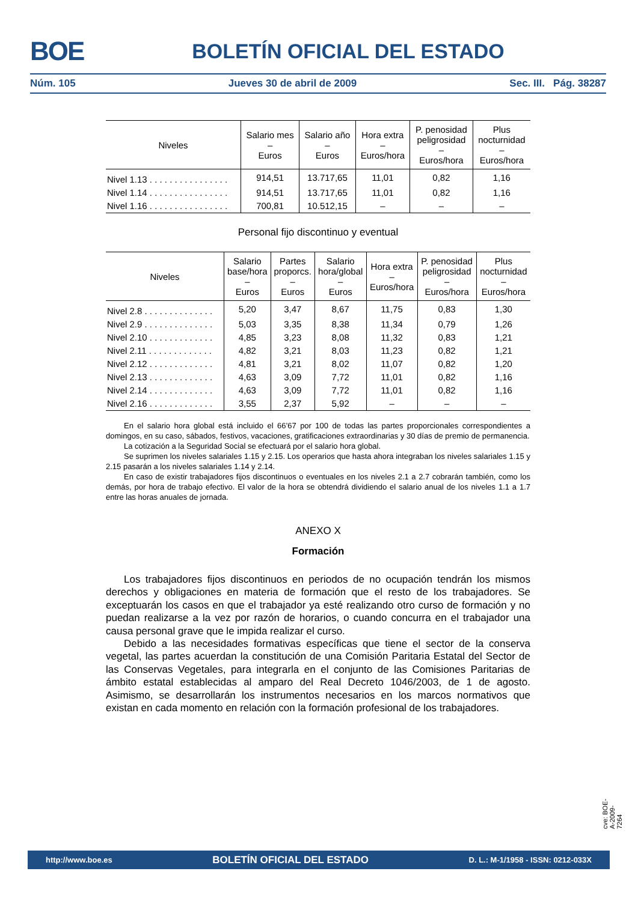BOE
BOLETÍN OFICIAL DEL ESTADO
Núm. 105 Jueves 30 de abril de 2009 Sec. III. Pág. 38287
| Niveles | Salario mes – Euros | Salario año – Euros | Hora extra – Euros/hora | P. penosidad peligrosidad – Euros/hora | Plus nocturnidad – Euros/hora |
| --- | --- | --- | --- | --- | --- |
| Nivel 1.13 . . . . . . . . . . . . . . . . | 914,51 | 13.717,65 | 11,01 | 0,82 | 1,16 |
| Nivel 1.14 . . . . . . . . . . . . . . . . | 914,51 | 13.717,65 | 11,01 | 0,82 | 1,16 |
| Nivel 1.16 . . . . . . . . . . . . . . . . | 700,81 | 10.512,15 | – | – | – |
Personal fijo discontinuo y eventual
| Niveles | Salario base/hora – Euros | Partes proporcs. – Euros | Salario hora/global – Euros | Hora extra – Euros/hora | P. penosidad peligrosidad – Euros/hora | Plus nocturnidad – Euros/hora |
| --- | --- | --- | --- | --- | --- | --- |
| Nivel 2.8 . . . . . . . . . . . . . . | 5,20 | 3,47 | 8,67 | 11,75 | 0,83 | 1,30 |
| Nivel 2.9 . . . . . . . . . . . . . . | 5,03 | 3,35 | 8,38 | 11,34 | 0,79 | 1,26 |
| Nivel 2.10 . . . . . . . . . . . . . | 4,85 | 3,23 | 8,08 | 11,32 | 0,83 | 1,21 |
| Nivel 2.11 . . . . . . . . . . . . . | 4,82 | 3,21 | 8,03 | 11,23 | 0,82 | 1,21 |
| Nivel 2.12 . . . . . . . . . . . . . | 4,81 | 3,21 | 8,02 | 11,07 | 0,82 | 1,20 |
| Nivel 2.13 . . . . . . . . . . . . . | 4,63 | 3,09 | 7,72 | 11,01 | 0,82 | 1,16 |
| Nivel 2.14 . . . . . . . . . . . . . | 4,63 | 3,09 | 7,72 | 11,01 | 0,82 | 1,16 |
| Nivel 2.16 . . . . . . . . . . . . . | 3,55 | 2,37 | 5,92 | – | – | – |
En el salario hora global está incluido el 66’67 por 100 de todas las partes proporcionales correspondientes a domingos, en su caso, sábados, festivos, vacaciones, gratificaciones extraordinarias y 30 días de premio de permanencia.
La cotización a la Seguridad Social se efectuará por el salario hora global.
Se suprimen los niveles salariales 1.15 y 2.15. Los operarios que hasta ahora integraban los niveles salariales 1.15 y 2.15 pasarán a los niveles salariales 1.14 y 2.14.
En caso de existir trabajadores fijos discontinuos o eventuales en los niveles 2.1 a 2.7 cobrarán también, como los demás, por hora de trabajo efectivo. El valor de la hora se obtendrá dividiendo el salario anual de los niveles 1.1 a 1.7 entre las horas anuales de jornada.
ANEXO X
Formación
Los trabajadores fijos discontinuos en periodos de no ocupación tendrán los mismos derechos y obligaciones en materia de formación que el resto de los trabajadores. Se exceptuarán los casos en que el trabajador ya esté realizando otro curso de formación y no puedan realizarse a la vez por razón de horarios, o cuando concurra en el trabajador una causa personal grave que le impida realizar el curso.
Debido a las necesidades formativas específicas que tiene el sector de la conserva vegetal, las partes acuerdan la constitución de una Comisión Paritaria Estatal del Sector de las Conservas Vegetales, para integrarla en el conjunto de las Comisiones Paritarias de ámbito estatal establecidas al amparo del Real Decreto 1046/2003, de 1 de agosto. Asimismo, se desarrollarán los instrumentos necesarios en los marcos normativos que existan en cada momento en relación con la formación profesional de los trabajadores.
cve: BOE-A-2009-7264
http://www.boe.es BOLETÍN OFICIAL DEL ESTADO D. L.: M-1/1958 - ISSN: 0212-033X